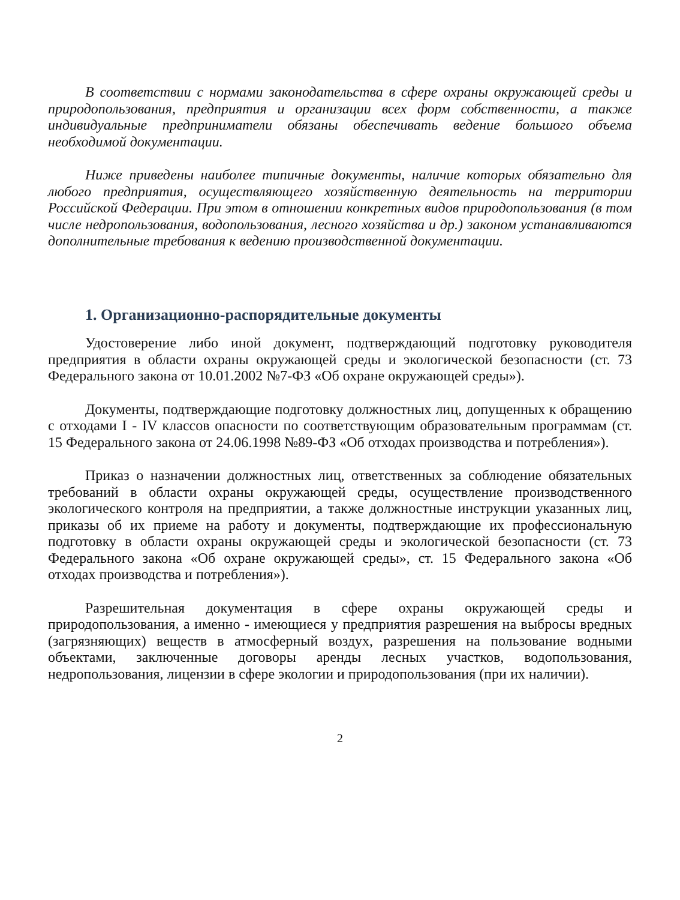В соответствии с нормами законодательства в сфере охраны окружающей среды и природопользования, предприятия и организации всех форм собственности, а также индивидуальные предприниматели обязаны обеспечивать ведение большого объема необходимой документации.
Ниже приведены наиболее типичные документы, наличие которых обязательно для любого предприятия, осуществляющего хозяйственную деятельность на территории Российской Федерации. При этом в отношении конкретных видов природопользования (в том числе недропользования, водопользования, лесного хозяйства и др.) законом устанавливаются дополнительные требования к ведению производственной документации.
1. Организационно-распорядительные документы
Удостоверение либо иной документ, подтверждающий подготовку руководителя предприятия в области охраны окружающей среды и экологической безопасности (ст. 73 Федерального закона от 10.01.2002 №7-ФЗ «Об охране окружающей среды»).
Документы, подтверждающие подготовку должностных лиц, допущенных к обращению с отходами I - IV классов опасности по соответствующим образовательным программам (ст. 15 Федерального закона от 24.06.1998 №89-ФЗ «Об отходах производства и потребления»).
Приказ о назначении должностных лиц, ответственных за соблюдение обязательных требований в области охраны окружающей среды, осуществление производственного экологического контроля на предприятии, а также должностные инструкции указанных лиц, приказы об их приеме на работу и документы, подтверждающие их профессиональную подготовку в области охраны окружающей среды и экологической безопасности (ст. 73 Федерального закона «Об охране окружающей среды», ст. 15 Федерального закона «Об отходах производства и потребления»).
Разрешительная документация в сфере охраны окружающей среды и природопользования, а именно - имеющиеся у предприятия разрешения на выбросы вредных (загрязняющих) веществ в атмосферный воздух, разрешения на пользование водными объектами, заключенные договоры аренды лесных участков, водопользования, недропользования, лицензии в сфере экологии и природопользования (при их наличии).
2